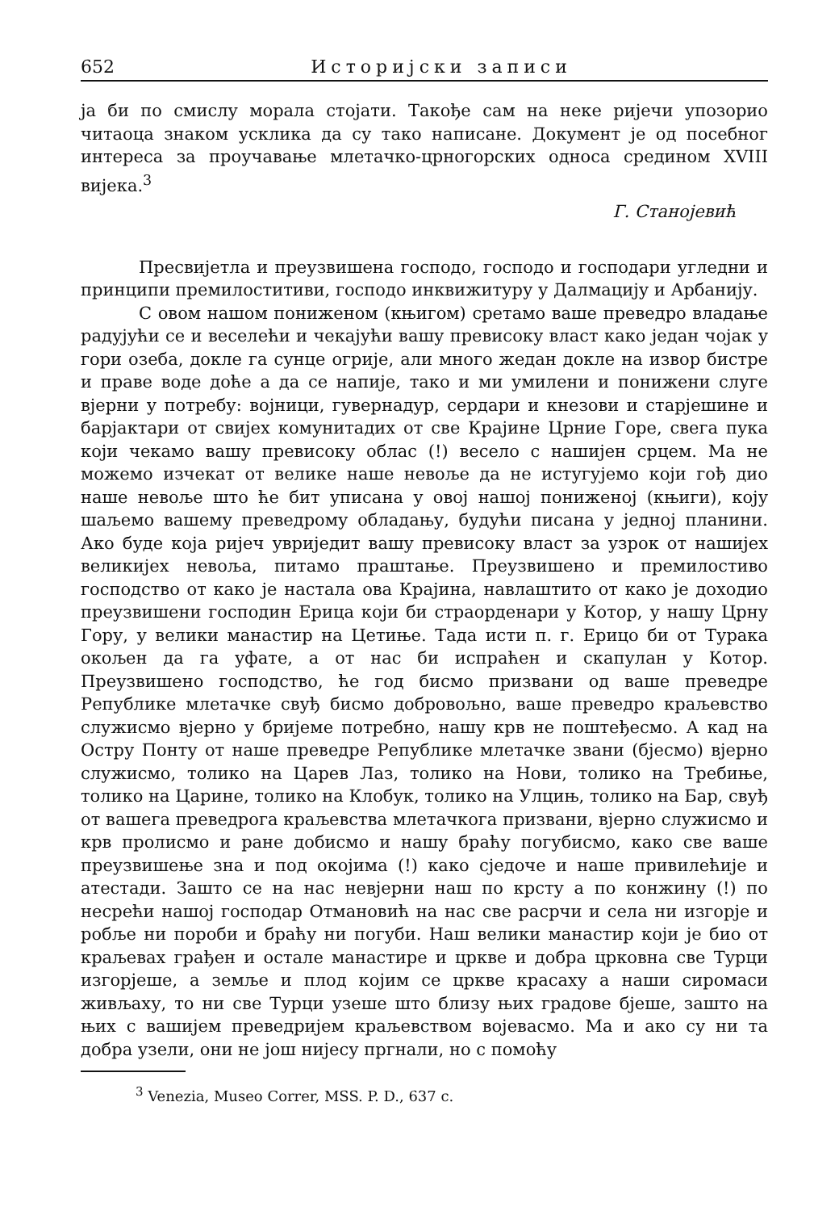652 Историјски записи
ја би по смислу морала стојати. Такође сам на неке ријечи упозорио читаоца знаком усклика да су тако написане. Документ је од посебног интереса за проучавање млетачко-црногорских односа средином XVIII вијека.<sup>3</sup>
Г. Станојевић
Пресвијетла и преузвишена господо, господо и господари угледни и принципи премилоститиви, господо инквижитуру у Далмацију и Арбанију.
С овом нашом пониженом (књигом) сретамо ваше преведро владање радујући се и веселећи и чекајући вашу превисоку власт како један чојак у гори озеба, докле га сунце огрије, али много жедан докле на извор бистре и праве воде доће а да се напије, тако и ми умилени и понижени слуге вјерни у потребу: војници, гувернадур, сердари и кнезови и старјешине и барјактари от свијех комунитадих от све Крајине Црние Горе, свега пука који чекамо вашу превисоку облас (!) весело с нашијен срцем. Ма не можемо изчекат от велике наше невоље да не истугујемо који гођ дио наше невоље што ће бит уписана у овој нашој пониженој (књиги), коју шаљемо вашему преведрому обладању, будући писана у једној планини. Ако буде која ријеч увриједит вашу превисоку власт за узрок от нашијех великијех невоља, питамо праштање. Преузвишено и премилостиво господство от како је настала ова Крајина, навлаштито от како је доходио преузвишени господин Ерица који би страорденари у Котор, у нашу Црну Гору, у велики манастир на Цетиње. Тада исти п. г. Ерицо би от Турака окољен да га уфате, а от нас би испраћен и скапулан у Котор. Преузвишено господство, ће год бисмо призвани од ваше преведре Републике млетачке свуђ бисмо добровољно, ваше преведро краљевство служисмо вјерно у бријеме потребно, нашу крв не поштеђесмо. А кад на Остру Понту от наше преведре Републике млетачке звани (бјесмо) вјерно служисмо, толико на Царев Лаз, толико на Нови, толико на Требиње, толико на Царине, толико на Клобук, толико на Улцињ, толико на Бар, свуђ от вашега преведрога краљевства млетачкога призвани, вјерно служисмо и крв пролисмо и ране добисмо и нашу браћу погубисмо, како све ваше преузвишење зна и под окојима (!) како сједоче и наше привилећије и атестади. Зашто се на нас невјерни наш по крсту а по конжину (!) по несрећи нашој господар Отмановић на нас све расрчи и села ни изгорје и робље ни пороби и браћу ни погуби. Наш велики манастир који је био от краљевах грађен и остале манастире и цркве и добра црковна све Турци изгорјеше, а земље и плод којим се цркве красаху а наши сиромаси живљаху, то ни све Турци узеше што близу њих градове бјеше, зашто на њих с вашијем преведријем краљевством војевасмо. Ма и ако су ни та добра узели, они не још нијесу пргнали, но с помоћу
<sup>3</sup> Venezia, Museo Correr, MSS. P. D., 637 c.